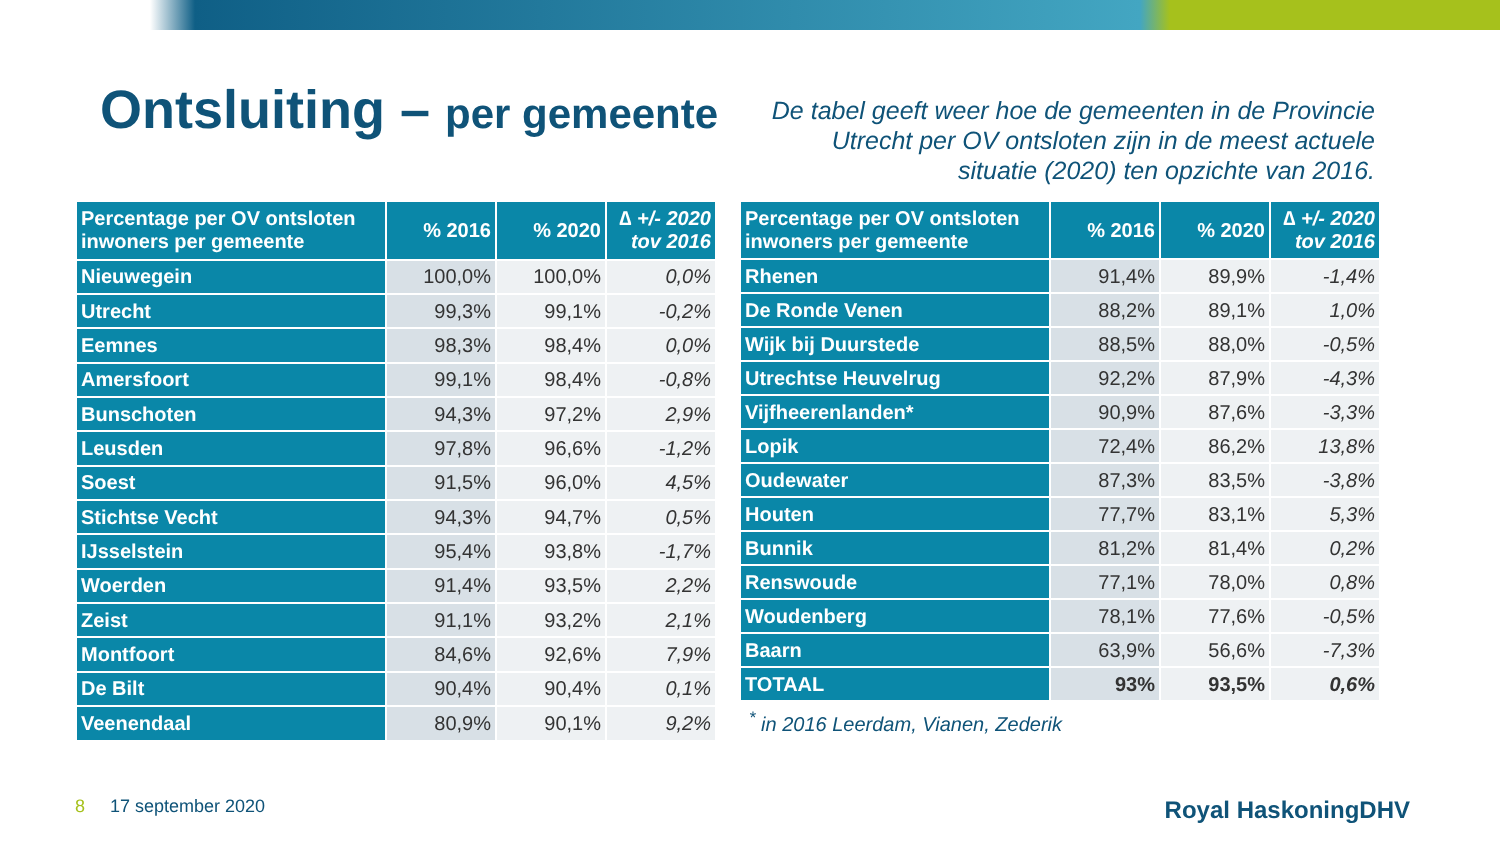Ontsluiting – per gemeente
De tabel geeft weer hoe de gemeenten in de Provincie Utrecht per OV ontsloten zijn in de meest actuele situatie (2020) ten opzichte van 2016.
| Percentage per OV ontsloten inwoners per gemeente | % 2016 | % 2020 | ∆ +/- 2020 tov 2016 |
| --- | --- | --- | --- |
| Nieuwegein | 100,0% | 100,0% | 0,0% |
| Utrecht | 99,3% | 99,1% | -0,2% |
| Eemnes | 98,3% | 98,4% | 0,0% |
| Amersfoort | 99,1% | 98,4% | -0,8% |
| Bunschoten | 94,3% | 97,2% | 2,9% |
| Leusden | 97,8% | 96,6% | -1,2% |
| Soest | 91,5% | 96,0% | 4,5% |
| Stichtse Vecht | 94,3% | 94,7% | 0,5% |
| IJsselstein | 95,4% | 93,8% | -1,7% |
| Woerden | 91,4% | 93,5% | 2,2% |
| Zeist | 91,1% | 93,2% | 2,1% |
| Montfoort | 84,6% | 92,6% | 7,9% |
| De Bilt | 90,4% | 90,4% | 0,1% |
| Veenendaal | 80,9% | 90,1% | 9,2% |
| Percentage per OV ontsloten inwoners per gemeente | % 2016 | % 2020 | ∆ +/- 2020 tov 2016 |
| --- | --- | --- | --- |
| Rhenen | 91,4% | 89,9% | -1,4% |
| De Ronde Venen | 88,2% | 89,1% | 1,0% |
| Wijk bij Duurstede | 88,5% | 88,0% | -0,5% |
| Utrechtse Heuvelrug | 92,2% | 87,9% | -4,3% |
| Vijfheerenlanden* | 90,9% | 87,6% | -3,3% |
| Lopik | 72,4% | 86,2% | 13,8% |
| Oudewater | 87,3% | 83,5% | -3,8% |
| Houten | 77,7% | 83,1% | 5,3% |
| Bunnik | 81,2% | 81,4% | 0,2% |
| Renswoude | 77,1% | 78,0% | 0,8% |
| Woudenberg | 78,1% | 77,6% | -0,5% |
| Baarn | 63,9% | 56,6% | -7,3% |
| TOTAAL | 93% | 93,5% | 0,6% |
<sup>*</sup> in 2016 Leerdam, Vianen, Zederik
8 17 september 2020
Royal HaskoningDHV